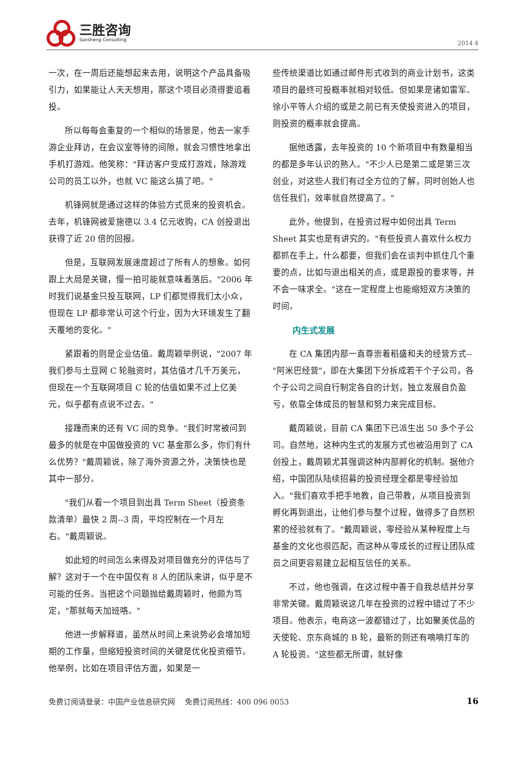三胜咨询
Sansheng Consulting
2014 4
一次，在一周后还能想起来去用，说明这个产品具备吸引力，如果能让人天天想用，那这个项目必须得要追着投。
所以每每会重复的一个相似的场景是，他去一家手游企业拜访，在会议室等待的间隙，就会习惯性地拿出手机打游戏。他笑称："拜访客户变成打游戏，除游戏公司的员工以外，也就 VC 能这么搞了吧。"
机锋网就是通过这样的体验方式觅来的投资机会。去年，机锋网被爱施德以 3.4 亿元收购，CA 创投退出获得了近 20 倍的回报。
但是，互联网发展速度超过了所有人的想象。如何跟上大局是关键，慢一拍可能就意味着落后。"2006 年时我们说基金只投互联网，LP 们都觉得我们太小众，但现在 LP 都非常认可这个行业，因为大环境发生了翻天覆地的变化。"
紧跟着的则是企业估值。戴周颖举例说，"2007 年我们参与土豆网 C 轮融资时，其估值才几千万美元，但现在一个互联网项目 C 轮的估值如果不过上亿美元，似乎都有点说不过去。"
接踵而来的还有 VC 间的竞争。"我们时常被问到最多的就是在中国做投资的 VC 基金那么多，你们有什么优势？"戴周颖说，除了海外资源之外，决策快也是其中一部分。
"我们从看一个项目到出具 Term Sheet（投资条款清单）最快 2 周--3 周，平均控制在一个月左右。"戴周颖说。
如此短的时间怎么来得及对项目做充分的评估与了解？这对于一个在中国仅有 8 人的团队来讲，似乎是不可能的任务。当把这个问题抛给戴周颖时，他颇为笃定，"那就每天加班咯。"
他进一步解释道，虽然从时间上来说势必会增加短期的工作量，但缩短投资时间的关键是优化投资细节。他举例，比如在项目评估方面，如果是一
些传统渠道比如通过邮件形式收到的商业计划书，这类项目的最终可投概率就相对较低。但如果是诸如雷军、徐小平等人介绍的或是之前已有天使投资进入的项目，则投资的概率就会提高。
据他透露，去年投资的 10 个新项目中有数量相当的都是多年认识的熟人。"不少人已是第二或是第三次创业，对这些人我们有过全方位的了解，同时创始人也信任我们，效率就自然提高了。"
此外，他提到，在投资过程中如何出具 Term Sheet 其实也是有讲究的。"有些投资人喜欢什么权力都抓在手上，什么都要，但我们会在谈判中抓住几个重要的点，比如与退出相关的点，或是跟投的要求等，并不会一味求全。"这在一定程度上也能缩短双方决策的时间。
内生式发展
在 CA 集团内部一直尊崇着稻盛和夫的经营方式--"阿米巴经营"，即在大集团下分拆成若干个子公司，各个子公司之间自行制定各自的计划，独立发展自负盈亏，依靠全体成员的智慧和努力来完成目标。
戴周颖说，目前 CA 集团下已派生出 50 多个子公司。自然地，这种内生式的发展方式也被沿用到了 CA 创投上，戴周颖尤其强调这种内部孵化的机制。据他介绍，中国团队陆续招募的投资经理全都是零经验加入。"我们喜欢手把手地教，自己带教，从项目投资到孵化再到退出，让他们参与整个过程，做得多了自然积累的经验就有了。"戴周颖说，零经验从某种程度上与基金的文化也很匹配，而这种从零成长的过程让团队成员之间更容易建立起相互信任的关系。
不过，他也强调，在这过程中善于自我总结并分享非常关键。戴周颖说这几年在投资的过程中错过了不少项目。他表示，电商这一波都错过了，比如聚美优品的天使轮、京东商城的 B 轮，最新的则还有嘀嘀打车的 A 轮投资。"这些都无所谓，就好像
免费订阅请登录：中国产业信息研究网　 免费订阅热线：400 096 0053 16